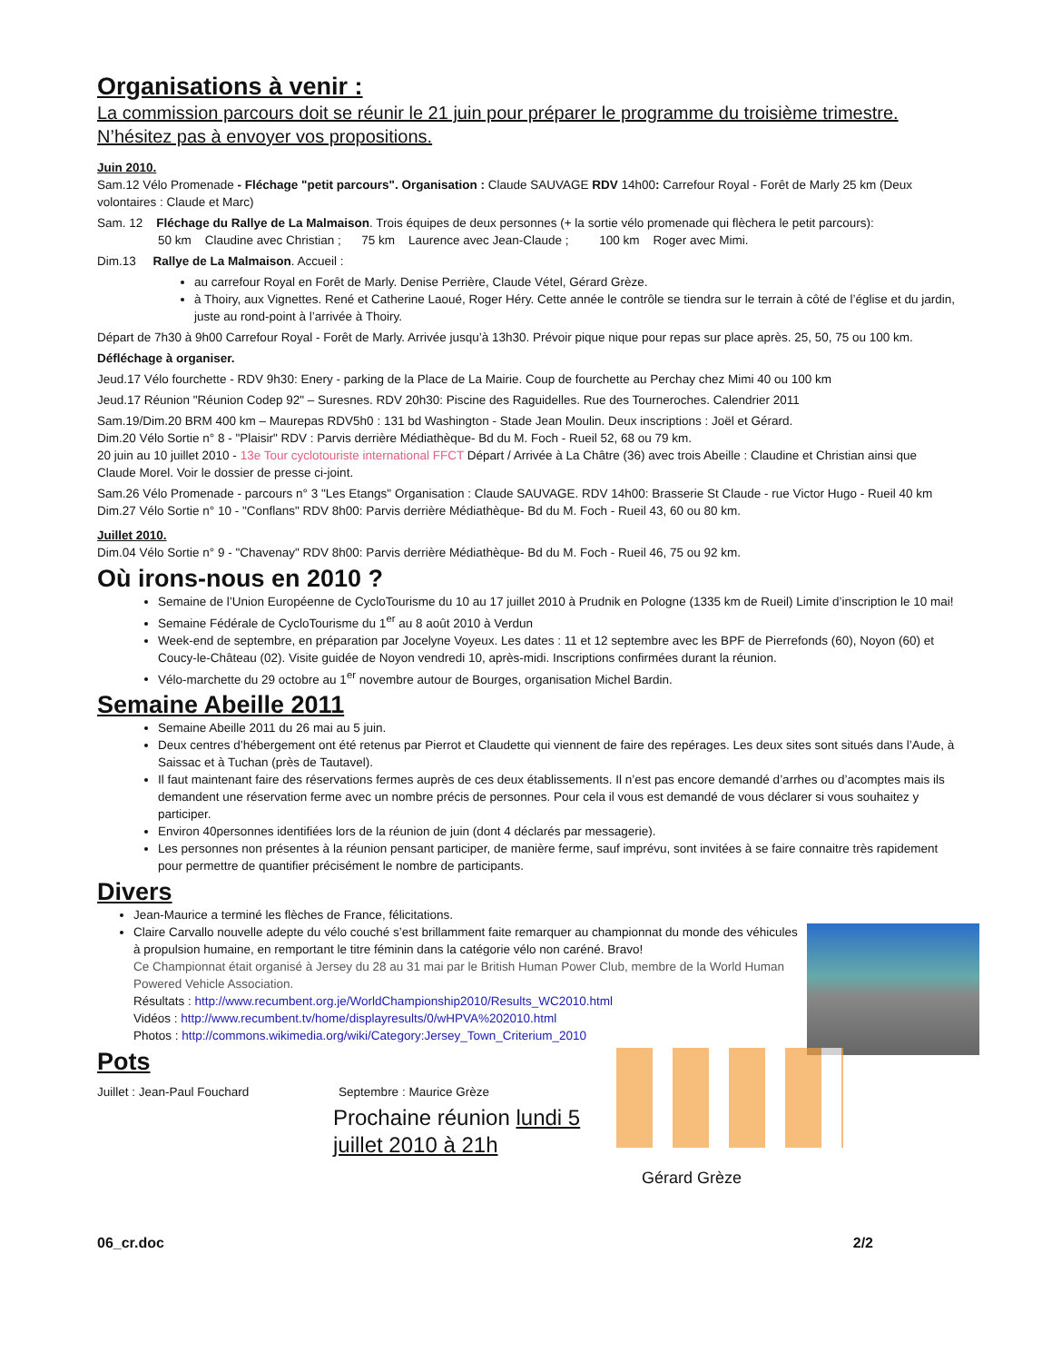Organisations à venir :
La commission parcours doit se réunir le 21 juin pour préparer le programme du troisième trimestre. N’hésitez pas à envoyer vos propositions.
Juin 2010.
Sam.12 Vélo Promenade - Fléchage "petit parcours". Organisation : Claude SAUVAGE RDV 14h00: Carrefour Royal - Forêt de Marly 25 km (Deux volontaires : Claude et Marc)
Sam. 12 Fléchage du Rallye de La Malmaison. Trois équipes de deux personnes (+ la sortie vélo promenade qui flèchera le petit parcours):
50 km Claudine avec Christian ; 75 km Laurence avec Jean-Claude ; 100 km Roger avec Mimi.
Dim.13 Rallye de La Malmaison. Accueil :
au carrefour Royal en Forêt de Marly. Denise Perrière, Claude Vétel, Gérard Grèze.
à Thoiry, aux Vignettes. René et Catherine Laoué, Roger Héry. Cette année le contrôle se tiendra sur le terrain à côté de l’église et du jardin, juste au rond-point à l’arrivée à Thoiry.
Départ de 7h30 à 9h00 Carrefour Royal - Forêt de Marly. Arrivée jusqu’à 13h30. Prévoir pique nique pour repas sur place après. 25, 50, 75 ou 100 km.
Défléchage à organiser.
Jeud.17 Vélo fourchette - RDV 9h30: Enery - parking de la Place de La Mairie. Coup de fourchette au Perchay chez Mimi 40 ou 100 km
Jeud.17 Réunion "Réunion Codep 92" – Suresnes. RDV 20h30: Piscine des Raguidelles. Rue des Tourneroches. Calendrier 2011
Sam.19/Dim.20 BRM 400 km – Maurepas RDV5h0 : 131 bd Washington - Stade Jean Moulin. Deux inscriptions : Joël et Gérard.
Dim.20 Vélo Sortie n° 8 - "Plaisir" RDV : Parvis derrière Médiathèque- Bd du M. Foch - Rueil 52, 68 ou 79 km.
20 juin au 10 juillet 2010 - 13e Tour cyclotouriste international FFCT Départ / Arrivée à La Châtre (36) avec trois Abeille : Claudine et Christian ainsi que Claude Morel. Voir le dossier de presse ci-joint.
Sam.26 Vélo Promenade - parcours n° 3 "Les Etangs" Organisation : Claude SAUVAGE. RDV 14h00: Brasserie St Claude - rue Victor Hugo - Rueil 40 km
Dim.27 Vélo Sortie n° 10 - "Conflans" RDV 8h00: Parvis derrière Médiathèque- Bd du M. Foch - Rueil 43, 60 ou 80 km.
Juillet 2010.
Dim.04 Vélo Sortie n° 9 - "Chavenay" RDV 8h00: Parvis derrière Médiathèque- Bd du M. Foch - Rueil 46, 75 ou 92 km.
Où irons-nous en 2010 ?
Semaine de l’Union Européenne de CycloTourisme du 10 au 17 juillet 2010 à Prudnik en Pologne (1335 km de Rueil) Limite d’inscription le 10 mai!
Semaine Fédérale de CycloTourisme du 1<sup>er</sup> au 8 août 2010 à Verdun
Week-end de septembre, en préparation par Jocelyne Voyeux. Les dates : 11 et 12 septembre avec les BPF de Pierrefonds (60), Noyon (60) et Coucy-le-Château (02). Visite guidée de Noyon vendredi 10, après-midi. Inscriptions confirmées durant la réunion.
Vélo-marchette du 29 octobre au 1<sup>er</sup> novembre autour de Bourges, organisation Michel Bardin.
Semaine Abeille 2011
Semaine Abeille 2011 du 26 mai au 5 juin.
Deux centres d’hébergement ont été retenus par Pierrot et Claudette qui viennent de faire des repérages. Les deux sites sont situés dans l’Aude, à Saissac et à Tuchan (près de Tautavel).
Il faut maintenant faire des réservations fermes auprès de ces deux établissements. Il n’est pas encore demandé d’arrhes ou d’acomptes mais ils demandent une réservation ferme avec un nombre précis de personnes. Pour cela il vous est demandé de vous déclarer si vous souhaitez y participer.
Environ 40personnes identifiées lors de la réunion de juin (dont 4 déclarés par messagerie).
Les personnes non présentes à la réunion pensant participer, de manière ferme, sauf imprévu, sont invitées à se faire connaitre très rapidement pour permettre de quantifier précisément le nombre de participants.
Divers
Jean-Maurice a terminé les flèches de France, félicitations.
Claire Carvallo nouvelle adepte du vélo couché s’est brillamment faite remarquer au championnat du monde des véhicules à propulsion humaine, en remportant le titre féminin dans la catégorie vélo non caréné. Bravo!
Ce Championnat était organisé à Jersey du 28 au 31 mai par le British Human Power Club, membre de la World Human Powered Vehicle Association.
Résultats : http://www.recumbent.org.je/WorldChampionship2010/Results_WC2010.html
Vidéos : http://www.recumbent.tv/home/displayresults/0/wHPVA%202010.html
Photos : http://commons.wikimedia.org/wiki/Category:Jersey_Town_Criterium_2010
Pots
Juillet : Jean-Paul Fouchard Septembre : Maurice Grèze
Prochaine réunion lundi 5 juillet 2010 à 21h
Gérard Grèze
06_cr.doc 2/2